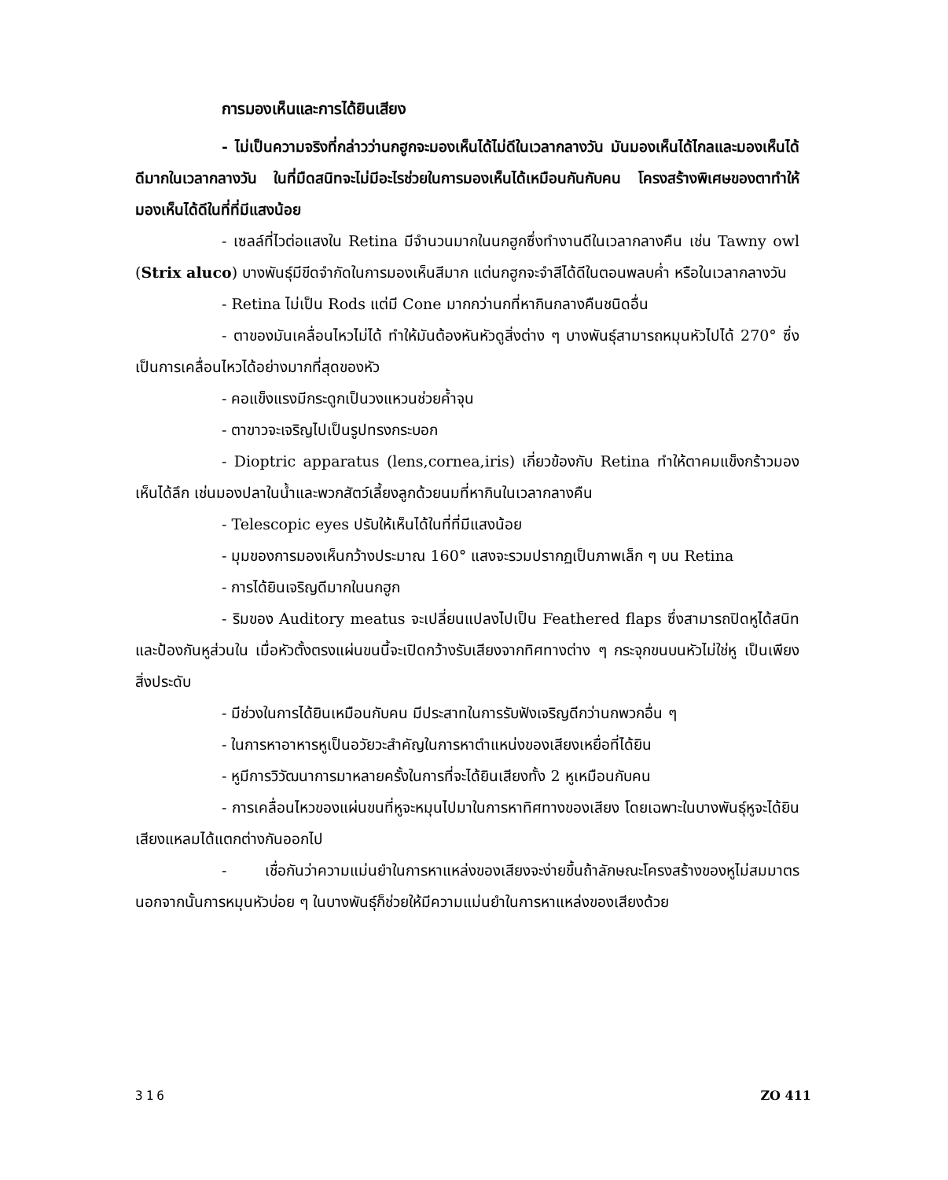การมองเห็นและการได้ยินเสียง
- ไม่เป็นความจริงที่กล่าวว่านกฮูกจะมองเห็นได้ไม่ดีในเวลากลางวัน มันมองเห็นได้ไกลและมองเห็นได้ดีมากในเวลากลางวัน ในที่มืดสนิทจะไม่มีอะไรช่วยในการมองเห็นได้เหมือนกันกับคน โครงสร้างพิเศษของตาทำให้มองเห็นได้ดีในที่ที่มีแสงน้อย
- เซลล์ที่ไวต่อแสงใน Retina มีจำนวนมากในนกฮูกซึ่งทำงานดีในเวลากลางคืน เช่น Tawny owl (Strix aluco) บางพันธุ์มีขีดจำกัดในการมองเห็นสีมาก แต่นกฮูกจะจำสีได้ดีในตอนพลบค่ำ หรือในเวลากลางวัน
- Retina ไม่เป็น Rods แต่มี Cone มากกว่านกที่หากินกลางคืนชนิดอื่น
- ตาของมันเคลื่อนไหวไม่ได้ ทำให้มันต้องหันหัวดูสิ่งต่าง ๆ บางพันธุ์สามารถหมุนหัวไปได้ 270° ซึ่งเป็นการเคลื่อนไหวได้อย่างมากที่สุดของหัว
- คอแข็งแรงมีกระดูกเป็นวงแหวนช่วยค้ำจุน
- ตาขาวจะเจริญไปเป็นรูปทรงกระบอก
- Dioptric apparatus (lens,cornea,iris) เกี่ยวข้องกับ Retina ทำให้ตาคมแข็งกร้าวมองเห็นได้ลึก เช่นมองปลาในน้ำและพวกสัตว์เลี้ยงลูกด้วยนมที่หากินในเวลากลางคืน
- Telescopic eyes ปรับให้เห็นได้ในที่ที่มีแสงน้อย
- มุมของการมองเห็นกว้างประมาณ 160° แสงจะรวมปรากฏเป็นภาพเล็ก ๆ บน Retina
- การได้ยินเจริญดีมากในนกฮูก
- ริมของ Auditory meatus จะเปลี่ยนแปลงไปเป็น Feathered flaps ซึ่งสามารถปิดหูได้สนิทและป้องกันหูส่วนใน เมื่อหัวตั้งตรงแผ่นขนนี้จะเปิดกว้างรับเสียงจากทิศทางต่าง ๆ กระจุกขนบนหัวไม่ใช่หู เป็นเพียงสิ่งประดับ
- มีช่วงในการได้ยินเหมือนกับคน มีประสาทในการรับฟังเจริญดีกว่านกพวกอื่น ๆ
- ในการหาอาหารหูเป็นอวัยวะสำคัญในการหาตำแหน่งของเสียงเหยื่อที่ได้ยิน
- หูมีการวิวัฒนาการมาหลายครั้งในการที่จะได้ยินเสียงทั้ง 2 หูเหมือนกับคน
- การเคลื่อนไหวของแผ่นขนที่หูจะหมุนไปมาในการหาทิศทางของเสียง โดยเฉพาะในบางพันธุ์หูจะได้ยินเสียงแหลมได้แตกต่างกันออกไป
- เชื่อกันว่าความแม่นยำในการหาแหล่งของเสียงจะง่ายขึ้นถ้าลักษณะโครงสร้างของหูไม่สมมาตร นอกจากนั้นการหมุนหัวบ่อย ๆ ในบางพันธุ์ก็ช่วยให้มีความแม่นยำในการหาแหล่งของเสียงด้วย
316 ZO 411